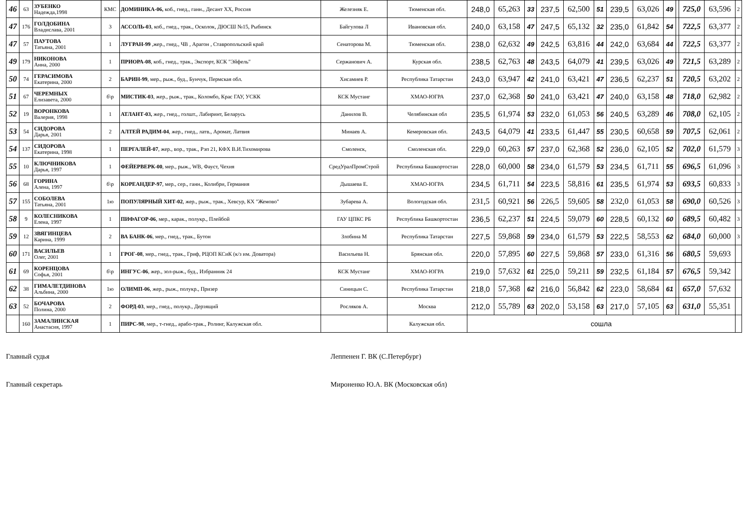| 46 | 63 | ЗУБЕНКО Надежда,1998 | КМС | ДОМИНИКА-06, коб., гнед., ганн., Десант ХХ, Россия | Железняк Е. | Тюменская обл. | 248,0 | 65,263 | 33 | 237,5 | 62,500 | 51 | 239,5 | 63,026 | 49 | | 725,0 | 63,596 | 2 |
| 47 | 176 | ГОЛДОБИНА Владислава, 2001 | 3 | АССОЛЬ-03 , коб., гнед., трак., Осколок, ДЮСШ №15, Рыбинск | Байгулова Л | Ивановская обл. | 240,0 | 63,158 | 47 | 247,5 | 65,132 | 32 | 235,0 | 61,842 | 54 | | 722,5 | 63,377 | 2 |
| 47 | 57 | ПАУТОВА Татьяна, 2001 | 1 | ЛУГРАН-99 ,жер., гнед., ЧВ , Арагон , Ставропольский край | Сенаторова М. | Тюменская обл. | 238,0 | 62,632 | 49 | 242,5 | 63,816 | 44 | 242,0 | 63,684 | 44 | | 722,5 | 63,377 | 2 |
| 49 | 179 | НИКОНОВА Анна, 2000 | 1 | ПРИОРА-08 , коб., гнед., трак., Экспорт, КСК "Эйфель" | Сержанович А. | Курская обл. | 238,5 | 62,763 | 48 | 243,5 | 64,079 | 41 | 239,5 | 63,026 | 49 | | 721,5 | 63,289 | 2 |
| 50 | 74 | ГЕРАСИМОВА Екатерина, 2000 | 2 | БАРИН-99 , мер., рыж., буд., Бунчук, Пермская обл. | Хисамиев Р. | Республика Татарстан | 243,0 | 63,947 | 42 | 241,0 | 63,421 | 47 | 236,5 | 62,237 | 51 | | 720,5 | 63,202 | 2 |
| 51 | 67 | ЧЕРЕМНЫХ Елизавета, 2000 | б\р | МИСТИК-03 , жер., рыж., трак., Коломбо, Крас ГАУ, УСКК | КСК Мустанг | ХМАО-ЮГРА | 237,0 | 62,368 | 50 | 241,0 | 63,421 | 47 | 240,0 | 63,158 | 48 | | 718,0 | 62,982 | 2 |
| 52 | 19 | ВОРОНКОВА Валерия, 1998 | 1 | АТЛАНТ-03, жер., гнед., голшт., Лабиринт, Беларусь | Данилов В. | Челябинская обл | 235,5 | 61,974 | 53 | 232,0 | 61,053 | 56 | 240,5 | 63,289 | 46 | | 708,0 | 62,105 | 2 |
| 53 | 54 | СИДОРОВА Дарья, 2001 | 2 | АЛТЕЙ РАДИМ-04 , жер., гнед., латв., Аромат, Латвия | Минаев А. | Кемеровская обл. | 243,5 | 64,079 | 41 | 233,5 | 61,447 | 55 | 230,5 | 60,658 | 59 | | 707,5 | 62,061 | 2 |
| 54 | 137 | СИДОРОВА Екатерина, 1998 | 1 | ПЕРГАЛЕЙ-07 , жер., вор., трак., Рэп 21, КФХ В.И.Тихомирова | Смоленск, | Смоленская обл. | 229,0 | 60,263 | 57 | 237,0 | 62,368 | 52 | 236,0 | 62,105 | 52 | | 702,0 | 61,579 | 3 |
| 55 | 10 | КЛЮЧНИКОВА Дарья, 1997 | 1 | ФЕЙЕРВЕРК-00 , мер., рыж., WB, Фауст, Чехия | СредУралПромСтрой | Республика Башкортостан | 228,0 | 60,000 | 58 | 234,0 | 61,579 | 53 | 234,5 | 61,711 | 55 | | 696,5 | 61,096 | 3 |
| 56 | 68 | ГОРИНА Алена, 1997 | б\р | КОРЕАНДЕР-97 , мер., сер., ганн., Колибри, Германия | Дышаева Е. | ХМАО-ЮГРА | 234,5 | 61,711 | 54 | 223,5 | 58,816 | 61 | 235,5 | 61,974 | 53 | | 693,5 | 60,833 | 3 |
| 57 | 155 | СОБОЛЕВА Татьяна, 2001 | 1ю | ПОПУЛЯРНЫЙ ХИТ-02 , жер., рыж., трак., Хевсур, КХ "Жемово" | Зубарева А. | Вологодская обл. | 231,5 | 60,921 | 56 | 226,5 | 59,605 | 58 | 232,0 | 61,053 | 58 | | 690,0 | 60,526 | 3 |
| 58 | 9 | КОЛЕСНИКОВА Елена, 1997 | 1 | ПИФАГОР-06 , мер., карак., полукр., Плейбой | ГАУ ЦПКС РБ | Республика Башкортостан | 236,5 | 62,237 | 51 | 224,5 | 59,079 | 60 | 228,5 | 60,132 | 60 | | 689,5 | 60,482 | 3 |
| 59 | 12 | ЗВЯГИНЦЕВА Карина, 1999 | 2 | ВА БАНК-06 , мер., гнед., трак., Бутон | Злобина М | Республика Татарстан | 227,5 | 59,868 | 59 | 234,0 | 61,579 | 53 | 222,5 | 58,553 | 62 | | 684,0 | 60,000 | 3 |
| 60 | 171 | ВАСИЛЬЕВ Олег, 2001 | 1 | ГРОГ-08 , мер., гнед., трак., Гриф, РЦОП КСиК (к/з им. Доватора) | Васильева Н. | Брянская обл. | 220,0 | 57,895 | 60 | 227,5 | 59,868 | 57 | 233,0 | 61,316 | 56 | | 680,5 | 59,693 | |
| 61 | 69 | КОРЕНЦОВА Софья, 2001 | б\р | ИНГУС-06 , жер., зол-рыж., буд., Избранник 24 | КСК Мустанг | ХМАО-ЮГРА | 219,0 | 57,632 | 61 | 225,0 | 59,211 | 59 | 232,5 | 61,184 | 57 | | 676,5 | 59,342 | |
| 62 | 38 | ГИМАЛЕТДИНОВА Альбина, 2000 | 1ю | ОЛИМП-06 , жер., рыж., полукр., Призер | Синицын С. | Республика Татарстан | 218,0 | 57,368 | 62 | 216,0 | 56,842 | 62 | 223,0 | 58,684 | 61 | | 657,0 | 57,632 | |
| 63 | 52 | БОЧАРОВА Полина, 2000 | 2 | ФОРД-03 , мер., гнед., полукр., Дерзящий | Росляков А. | Москва | 212,0 | 55,789 | 63 | 202,0 | 53,158 | 63 | 217,0 | 57,105 | 63 | | 631,0 | 55,351 | |
| | 160 | ЗАМАЛИНСКАЯ Анастасия, 1997 | 1 | ПИРС-98 , мер., т-гнед., арабо-трак., Ролинг, Калужская обл. | | Калужская обл. | сошла | | | | | | | | | | | | |
Главный судья Леппенен Г. ВК (С.Петербург)
Главный секретарь Мироненко Ю.А. ВК (Московская обл)